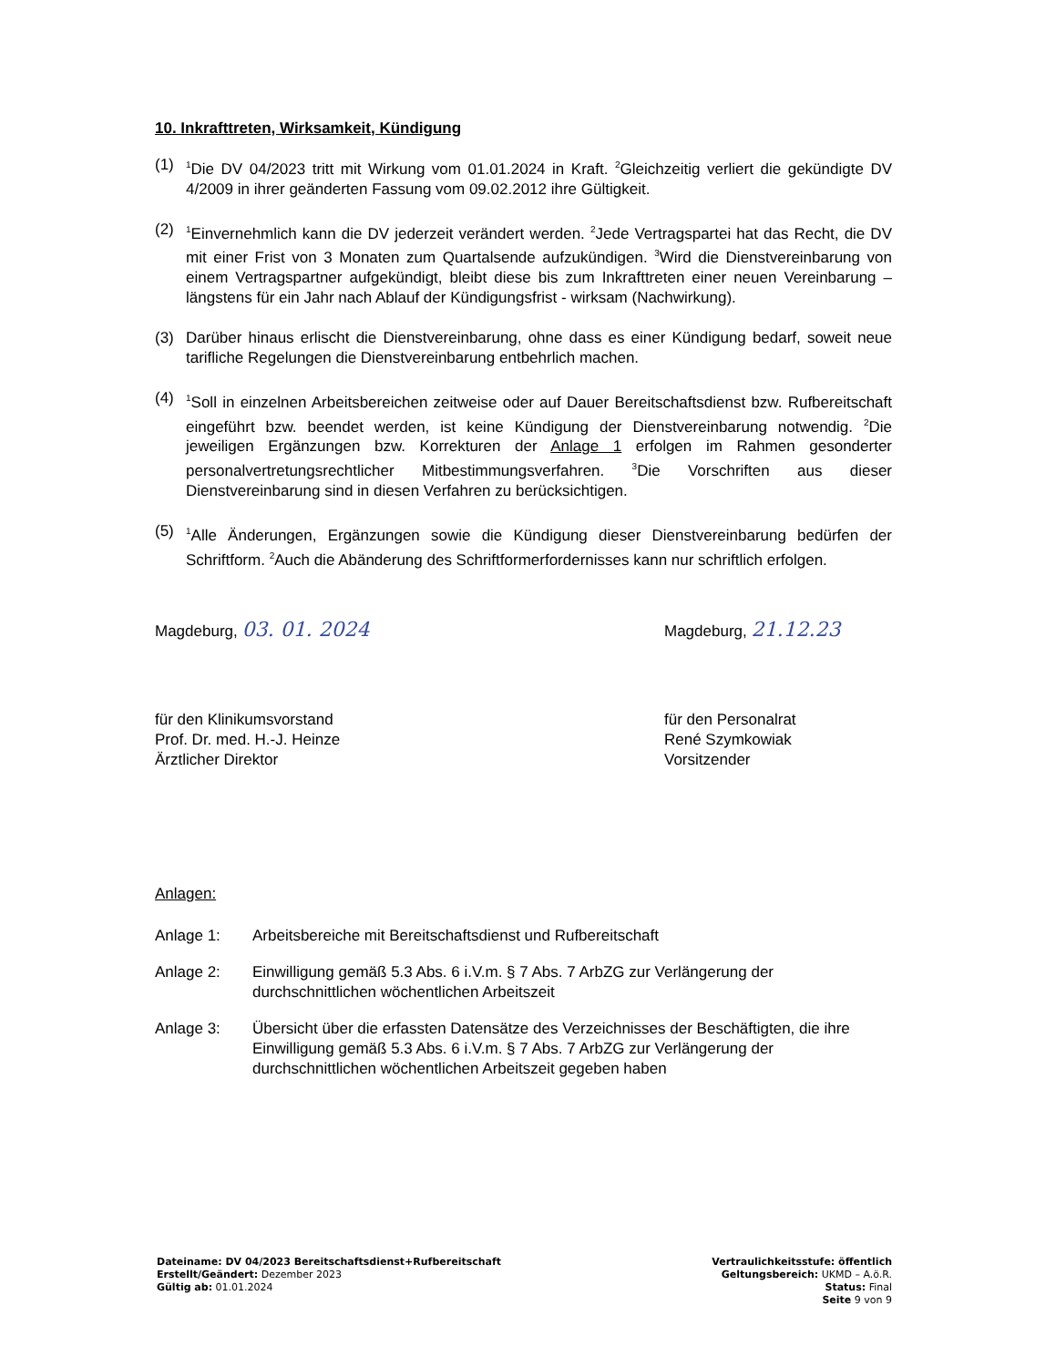10. Inkrafttreten, Wirksamkeit, Kündigung
(1) <sup>1</sup>Die DV 04/2023 tritt mit Wirkung vom 01.01.2024 in Kraft. <sup>2</sup>Gleichzeitig verliert die gekündigte DV 4/2009 in ihrer geänderten Fassung vom 09.02.2012 ihre Gültigkeit.
(2) <sup>1</sup>Einvernehmlich kann die DV jederzeit verändert werden. <sup>2</sup>Jede Vertragspartei hat das Recht, die DV mit einer Frist von 3 Monaten zum Quartalsende aufzukündigen. <sup>3</sup>Wird die Dienstvereinbarung von einem Vertragspartner aufgekündigt, bleibt diese bis zum Inkrafttreten einer neuen Vereinbarung – längstens für ein Jahr nach Ablauf der Kündigungsfrist - wirksam (Nachwirkung).
(3) Darüber hinaus erlischt die Dienstvereinbarung, ohne dass es einer Kündigung bedarf, soweit neue tarifliche Regelungen die Dienstvereinbarung entbehrlich machen.
(4) <sup>1</sup>Soll in einzelnen Arbeitsbereichen zeitweise oder auf Dauer Bereitschaftsdienst bzw. Rufbereitschaft eingeführt bzw. beendet werden, ist keine Kündigung der Dienstvereinbarung notwendig. <sup>2</sup>Die jeweiligen Ergänzungen bzw. Korrekturen der Anlage 1 erfolgen im Rahmen gesonderter personalvertretungsrechtlicher Mitbestimmungsverfahren. <sup>3</sup>Die Vorschriften aus dieser Dienstvereinbarung sind in diesen Verfahren zu berücksichtigen.
(5) <sup>1</sup>Alle Änderungen, Ergänzungen sowie die Kündigung dieser Dienstvereinbarung bedürfen der Schriftform. <sup>2</sup>Auch die Abänderung des Schriftformerfordernisses kann nur schriftlich erfolgen.
Magdeburg, 03. 01. 2024
für den Klinikumsvorstand
Prof. Dr. med. H.-J. Heinze
Ärztlicher Direktor
Magdeburg, 21.12.23
für den Personalrat
René Szymkowiak
Vorsitzender
Anlagen:
Anlage 1: Arbeitsbereiche mit Bereitschaftsdienst und Rufbereitschaft
Anlage 2: Einwilligung gemäß 5.3 Abs. 6 i.V.m. § 7 Abs. 7 ArbZG zur Verlängerung der durchschnittlichen wöchentlichen Arbeitszeit
Anlage 3: Übersicht über die erfassten Datensätze des Verzeichnisses der Beschäftigten, die ihre Einwilligung gemäß 5.3 Abs. 6 i.V.m. § 7 Abs. 7 ArbZG zur Verlängerung der durchschnittlichen wöchentlichen Arbeitszeit gegeben haben
Dateiname: DV 04/2023 Bereitschaftsdienst+Rufbereitschaft
Erstellt/Geändert: Dezember 2023
Gültig ab: 01.01.2024
Vertraulichkeitsstufe: öffentlich
Geltungsbereich: UKMD – A.ö.R.
Status: Final
Seite 9 von 9